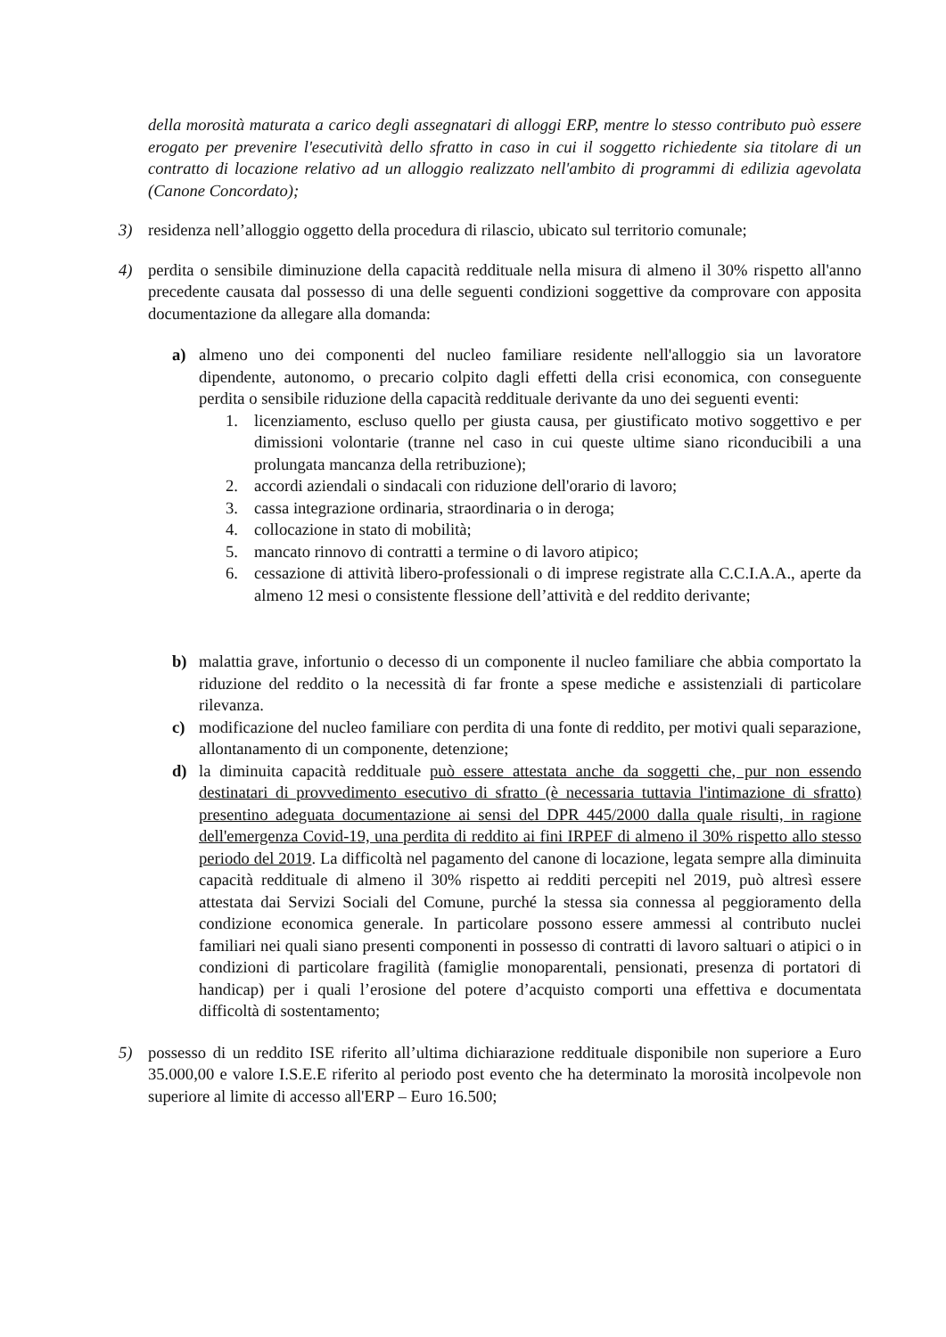della morosità maturata a carico degli assegnatari di alloggi ERP, mentre lo stesso contributo può essere erogato per prevenire l'esecutività dello sfratto in caso in cui il soggetto richiedente sia titolare di un contratto di locazione relativo ad un alloggio realizzato nell'ambito di programmi di edilizia agevolata (Canone Concordato);
3) residenza nell’alloggio oggetto della procedura di rilascio, ubicato sul territorio comunale;
4) perdita o sensibile diminuzione della capacità reddituale nella misura di almeno il 30% rispetto all'anno precedente causata dal possesso di una delle seguenti condizioni soggettive da comprovare con apposita documentazione da allegare alla domanda:
a) almeno uno dei componenti del nucleo familiare residente nell'alloggio sia un lavoratore dipendente, autonomo, o precario colpito dagli effetti della crisi economica, con conseguente perdita o sensibile riduzione della capacità reddituale derivante da uno dei seguenti eventi:
1. licenziamento, escluso quello per giusta causa, per giustificato motivo soggettivo e per dimissioni volontarie (tranne nel caso in cui queste ultime siano riconducibili a una prolungata mancanza della retribuzione);
2. accordi aziendali o sindacali con riduzione dell'orario di lavoro;
3. cassa integrazione ordinaria, straordinaria o in deroga;
4. collocazione in stato di mobilità;
5. mancato rinnovo di contratti a termine o di lavoro atipico;
6. cessazione di attività libero-professionali o di imprese registrate alla C.C.I.A.A., aperte da almeno 12 mesi o consistente flessione dell’attività e del reddito derivante;
b) malattia grave, infortunio o decesso di un componente il nucleo familiare che abbia comportato la riduzione del reddito o la necessità di far fronte a spese mediche e assistenziali di particolare rilevanza.
c) modificazione del nucleo familiare con perdita di una fonte di reddito, per motivi quali separazione, allontanamento di un componente, detenzione;
d) la diminuita capacità reddituale può essere attestata anche da soggetti che, pur non essendo destinatari di provvedimento esecutivo di sfratto (è necessaria tuttavia l'intimazione di sfratto) presentino adeguata documentazione ai sensi del DPR 445/2000 dalla quale risulti, in ragione dell'emergenza Covid-19, una perdita di reddito ai fini IRPEF di almeno il 30% rispetto allo stesso periodo del 2019. La difficoltà nel pagamento del canone di locazione, legata sempre alla diminuita capacità reddituale di almeno il 30% rispetto ai redditi percepiti nel 2019, può altresì essere attestata dai Servizi Sociali del Comune, purché la stessa sia connessa al peggioramento della condizione economica generale. In particolare possono essere ammessi al contributo nuclei familiari nei quali siano presenti componenti in possesso di contratti di lavoro saltuari o atipici o in condizioni di particolare fragilità (famiglie monoparentali, pensionati, presenza di portatori di handicap) per i quali l’erosione del potere d’acquisto comporti una effettiva e documentata difficoltà di sostentamento;
5) possesso di un reddito ISE riferito all’ultima dichiarazione reddituale disponibile non superiore a Euro 35.000,00 e valore I.S.E.E riferito al periodo post evento che ha determinato la morosità incolpevole non superiore al limite di accesso all'ERP – Euro 16.500;